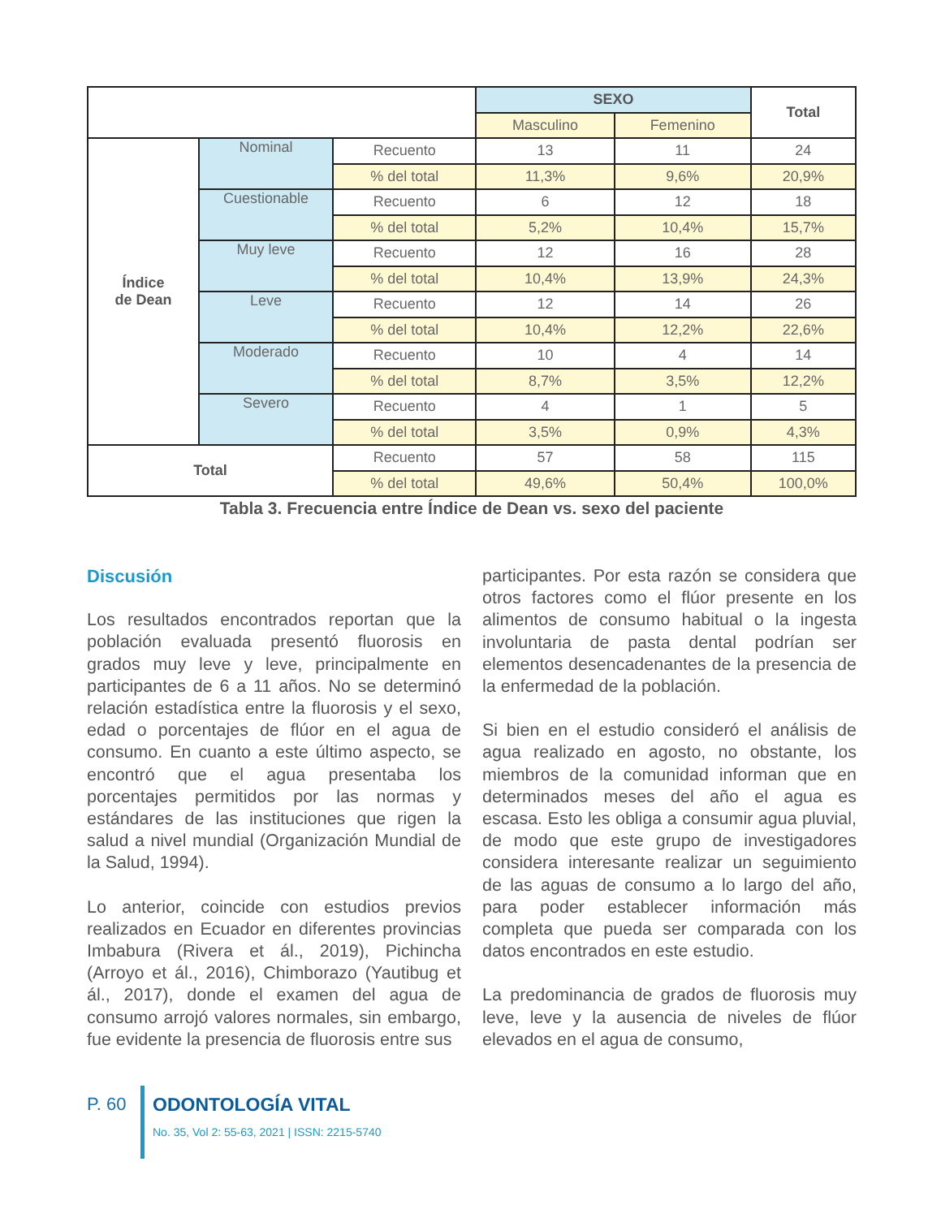| | | | SEXO | | Total |
| | | | Masculino | Femenino | |
| Índice de Dean | Nominal | Recuento | 13 | 11 | 24 |
| | | % del total | 11,3% | 9,6% | 20,9% |
| | Cuestionable | Recuento | 6 | 12 | 18 |
| | | % del total | 5,2% | 10,4% | 15,7% |
| | Muy leve | Recuento | 12 | 16 | 28 |
| | | % del total | 10,4% | 13,9% | 24,3% |
| | Leve | Recuento | 12 | 14 | 26 |
| | | % del total | 10,4% | 12,2% | 22,6% |
| | Moderado | Recuento | 10 | 4 | 14 |
| | | % del total | 8,7% | 3,5% | 12,2% |
| | Severo | Recuento | 4 | 1 | 5 |
| | | % del total | 3,5% | 0,9% | 4,3% |
| Total | | Recuento | 57 | 58 | 115 |
| | | % del total | 49,6% | 50,4% | 100,0% |
Tabla 3. Frecuencia entre Índice de Dean vs. sexo del paciente
Discusión
Los resultados encontrados reportan que la población evaluada presentó fluorosis en grados muy leve y leve, principalmente en participantes de 6 a 11 años. No se determinó relación estadística entre la fluorosis y el sexo, edad o porcentajes de flúor en el agua de consumo. En cuanto a este último aspecto, se encontró que el agua presentaba los porcentajes permitidos por las normas y estándares de las instituciones que rigen la salud a nivel mundial (Organización Mundial de la Salud, 1994).
Lo anterior, coincide con estudios previos realizados en Ecuador en diferentes provincias Imbabura (Rivera et ál., 2019), Pichincha (Arroyo et ál., 2016), Chimborazo (Yautibug et ál., 2017), donde el examen del agua de consumo arrojó valores normales, sin embargo, fue evidente la presencia de fluorosis entre sus
participantes. Por esta razón se considera que otros factores como el flúor presente en los alimentos de consumo habitual o la ingesta involuntaria de pasta dental podrían ser elementos desencadenantes de la presencia de la enfermedad de la población.
Si bien en el estudio consideró el análisis de agua realizado en agosto, no obstante, los miembros de la comunidad informan que en determinados meses del año el agua es escasa. Esto les obliga a consumir agua pluvial, de modo que este grupo de investigadores considera interesante realizar un seguimiento de las aguas de consumo a lo largo del año, para poder establecer información más completa que pueda ser comparada con los datos encontrados en este estudio.
La predominancia de grados de fluorosis muy leve, leve y la ausencia de niveles de flúor elevados en el agua de consumo,
P. 60
ODONTOLOGÍA VITAL
No. 35, Vol 2: 55-63, 2021 | ISSN: 2215-5740